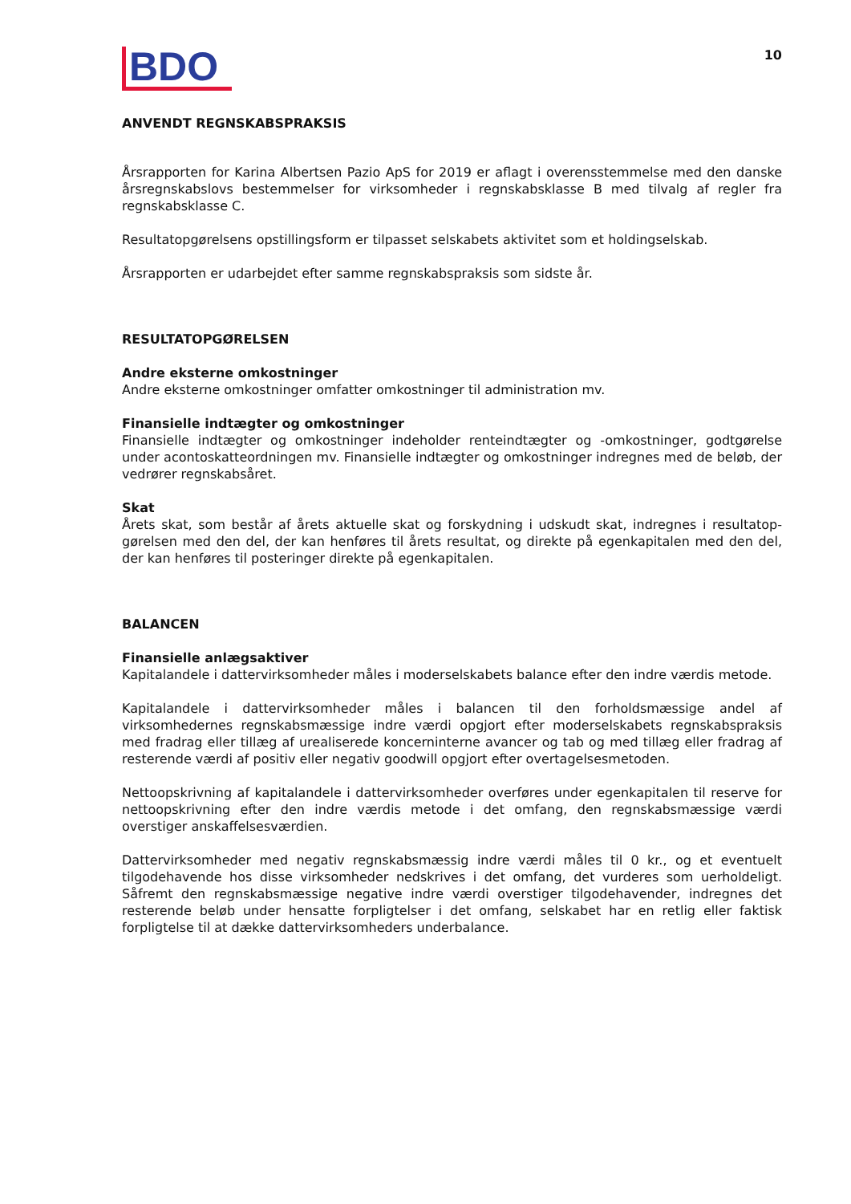BDO
10
ANVENDT REGNSKABSPRAKSIS
Årsrapporten for Karina Albertsen Pazio ApS for 2019 er aflagt i overensstemmelse med den danske års­regnskabslovs bestemmelser for virksomheder i regnskabsklasse B med tilvalg af regler fra regnskabs­klasse C.
Resultatopgørelsens opstillingsform er tilpasset selskabets aktivitet som et holdingselskab.
Årsrapporten er udarbejdet efter samme regnskabspraksis som sidste år.
RESULTATOPGØRELSEN
Andre eksterne omkostninger
Andre eksterne omkostninger omfatter omkostninger til administration mv.
Finansielle indtægter og omkostninger
Finansielle indtægter og omkostninger indeholder renteindtægter og -omkostninger, godtgørelse under acontoskatteordningen mv. Finansielle indtægter og omkostninger indregnes med de beløb, der vedrører regnskabsåret.
Skat
Årets skat, som består af årets aktuelle skat og forskydning i udskudt skat, indregnes i resultatop­gørelsen med den del, der kan henføres til årets resultat, og direkte på egenkapitalen med den del, der kan henføres til posteringer direkte på egenkapitalen.
BALANCEN
Finansielle anlægsaktiver
Kapitalandele i dattervirksomheder måles i moderselskabets balance efter den indre værdis metode.
Kapitalandele i dattervirksomheder måles i balancen til den forholdsmæssige andel af virksomhedernes regnskabsmæssige indre værdi opgjort efter moderselskabets regnskabspraksis med fradrag eller tillæg af urealiserede koncerninterne avancer og tab og med tillæg eller fradrag af resterende værdi af positiv eller negativ goodwill opgjort efter overtagelsesmetoden.
Nettoopskrivning af kapitalandele i dattervirksomheder overføres under egenkapitalen til reserve for nettoopskrivning efter den indre værdis metode i det omfang, den regnskabsmæssige værdi overstiger anskaffelsesværdien.
Dattervirksomheder med negativ regnskabsmæssig indre værdi måles til 0 kr., og et eventuelt tilgodehavende hos disse virksomheder nedskrives i det omfang, det vurderes som uerholdeligt. Såfremt den regnskabsmæssige negative indre værdi overstiger tilgodehavender, indregnes det resterende beløb under hensatte forpligtelser i det omfang, selskabet har en retlig eller faktisk forpligtelse til at dække dattervirksomheders underbalance.